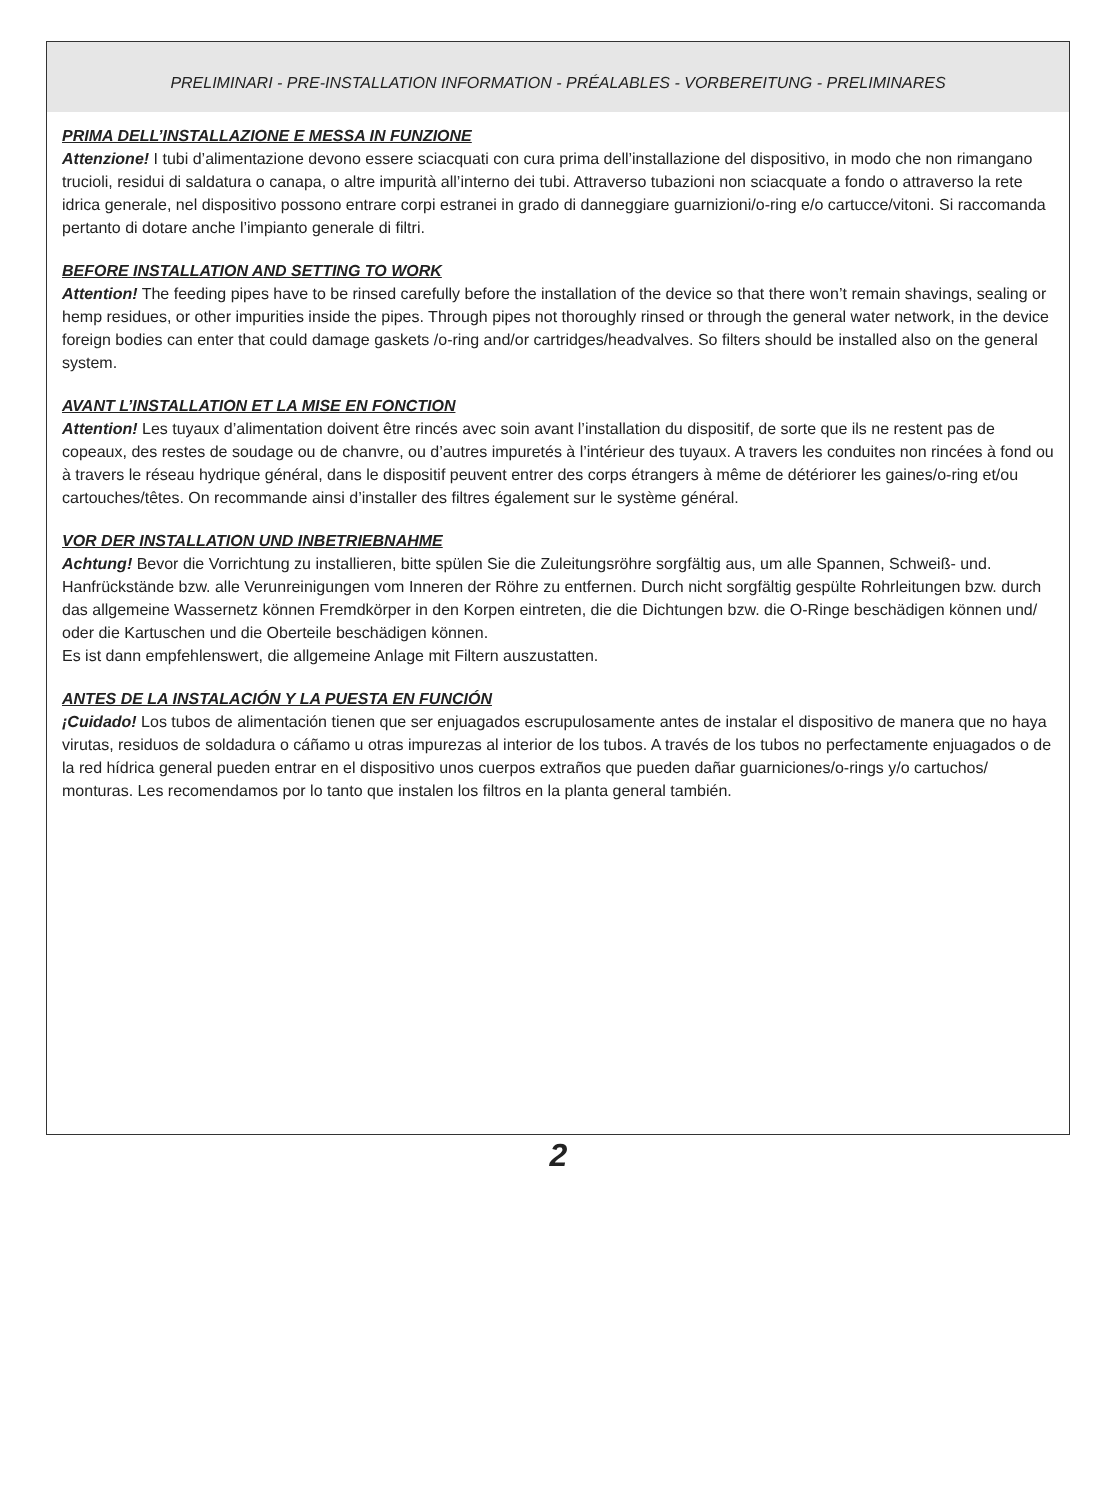PRELIMINARI - PRE-INSTALLATION INFORMATION - PRÉALABLES - VORBEREITUNG - PRELIMINARES
PRIMA DELL’INSTALLAZIONE E MESSA IN FUNZIONE
Attenzione! I tubi d’alimentazione devono essere sciacquati con cura prima dell’installazione del dispositivo, in modo che non rimangano trucioli, residui di saldatura o canapa, o altre impurità all’interno dei tubi. Attraverso tubazioni non sciacquate a fondo o attraverso la rete idrica generale, nel dispositivo possono entrare corpi estranei in grado di danneggiare guarnizioni/o-ring e/o cartucce/vitoni. Si raccomanda pertanto di dotare anche l’impianto generale di filtri.
BEFORE INSTALLATION AND SETTING TO WORK
Attention! The feeding pipes have to be rinsed carefully before the installation of the device so that there won’t remain shavings, sealing or hemp residues, or other impurities inside the pipes. Through pipes not thoroughly rinsed or through the general water network, in the device foreign bodies can enter that could damage gaskets /o-ring and/or cartridges/headvalves. So filters should be installed also on the general system.
AVANT L’INSTALLATION ET LA MISE EN FONCTION
Attention! Les tuyaux d’alimentation doivent être rincés avec soin avant l’installation du dispositif, de sorte que ils ne restent pas de copeaux, des restes de soudage ou de chanvre, ou d’autres impuretés à l’intérieur des tuyaux. A travers les conduites non rincées à fond ou à travers le réseau hydrique général, dans le dispositif peuvent entrer des corps étrangers à même de détériorer les gaines/o-ring et/ou cartouches/têtes. On recommande ainsi d’installer des filtres également sur le système général.
VOR DER INSTALLATION UND INBETRIEBNAHME
Achtung! Bevor die Vorrichtung zu installieren, bitte spülen Sie die Zuleitungsröhre sorgfältig aus, um alle Spannen, Schweiß- und. Hanfrückstände bzw. alle Verunreinigungen vom Inneren der Röhre zu entfernen. Durch nicht sorgfältig gespülte Rohrleitungen bzw. durch das allgemeine Wassernetz können Fremdkörper in den Korpen eintreten, die die Dichtungen bzw. die O-Ringe beschädigen können und/ oder die Kartuschen und die Oberteile beschädigen können.
Es ist dann empfehlenswert, die allgemeine Anlage mit Filtern auszustatten.
ANTES DE LA INSTALACIÓN Y LA PUESTA EN FUNCIÓN
¡Cuidado! Los tubos de alimentación tienen que ser enjuagados escrupulosamente antes de instalar el dispositivo de manera que no haya virutas, residuos de soldadura o cáñamo u otras impurezas al interior de los tubos. A través de los tubos no perfectamente enjuagados o de la red hídrica general pueden entrar en el dispositivo unos cuerpos extraños que pueden dañar guarniciones/o-rings y/o cartuchos/ monturas. Les recomendamos por lo tanto que instalen los filtros en la planta general también.
2